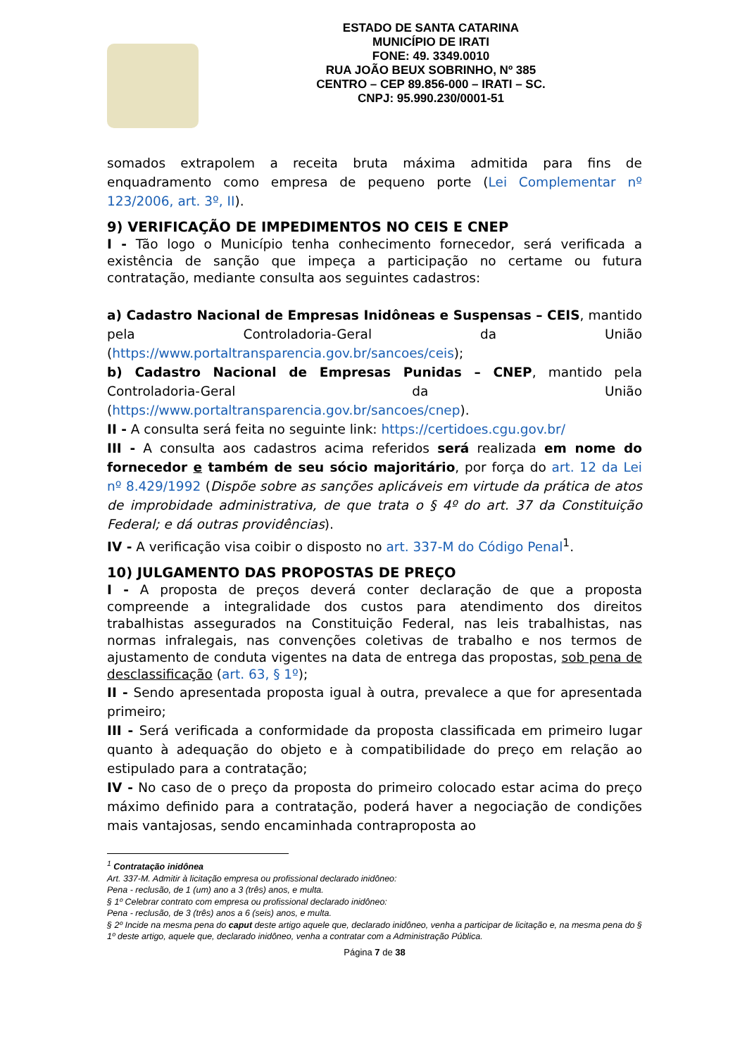ESTADO DE SANTA CATARINA
MUNICÍPIO DE IRATI
FONE: 49. 3349.0010
RUA JOÃO BEUX SOBRINHO, Nº 385
CENTRO – CEP 89.856-000 – IRATI – SC.
CNPJ: 95.990.230/0001-51
somados extrapolem a receita bruta máxima admitida para fins de enquadramento como empresa de pequeno porte (Lei Complementar nº 123/2006, art. 3º, II).
9) VERIFICAÇÃO DE IMPEDIMENTOS NO CEIS E CNEP
I - Tão logo o Município tenha conhecimento fornecedor, será verificada a existência de sanção que impeça a participação no certame ou futura contratação, mediante consulta aos seguintes cadastros:
a) Cadastro Nacional de Empresas Inidôneas e Suspensas – CEIS, mantido pela Controladoria-Geral da União (https://www.portaltransparencia.gov.br/sancoes/ceis);
b) Cadastro Nacional de Empresas Punidas – CNEP, mantido pela Controladoria-Geral da União (https://www.portaltransparencia.gov.br/sancoes/cnep).
II - A consulta será feita no seguinte link: https://certidoes.cgu.gov.br/
III - A consulta aos cadastros acima referidos será realizada em nome do fornecedor e também de seu sócio majoritário, por força do art. 12 da Lei nº 8.429/1992 (Dispõe sobre as sanções aplicáveis em virtude da prática de atos de improbidade administrativa, de que trata o § 4º do art. 37 da Constituição Federal; e dá outras providências).
IV - A verificação visa coibir o disposto no art. 337-M do Código Penal<sup>1</sup>.
10) JULGAMENTO DAS PROPOSTAS DE PREÇO
I - A proposta de preços deverá conter declaração de que a proposta compreende a integralidade dos custos para atendimento dos direitos trabalhistas assegurados na Constituição Federal, nas leis trabalhistas, nas normas infralegais, nas convenções coletivas de trabalho e nos termos de ajustamento de conduta vigentes na data de entrega das propostas, sob pena de desclassificação (art. 63, § 1º);
II - Sendo apresentada proposta igual à outra, prevalece a que for apresentada primeiro;
III - Será verificada a conformidade da proposta classificada em primeiro lugar quanto à adequação do objeto e à compatibilidade do preço em relação ao estipulado para a contratação;
IV - No caso de o preço da proposta do primeiro colocado estar acima do preço máximo definido para a contratação, poderá haver a negociação de condições mais vantajosas, sendo encaminhada contraproposta ao
<sup>1</sup> Contratação inidônea
Art. 337-M. Admitir à licitação empresa ou profissional declarado inidôneo:
Pena - reclusão, de 1 (um) ano a 3 (três) anos, e multa.
§ 1º Celebrar contrato com empresa ou profissional declarado inidôneo:
Pena - reclusão, de 3 (três) anos a 6 (seis) anos, e multa.
§ 2º Incide na mesma pena do caput deste artigo aquele que, declarado inidôneo, venha a participar de licitação e, na mesma pena do § 1º deste artigo, aquele que, declarado inidôneo, venha a contratar com a Administração Pública.
Página 7 de 38